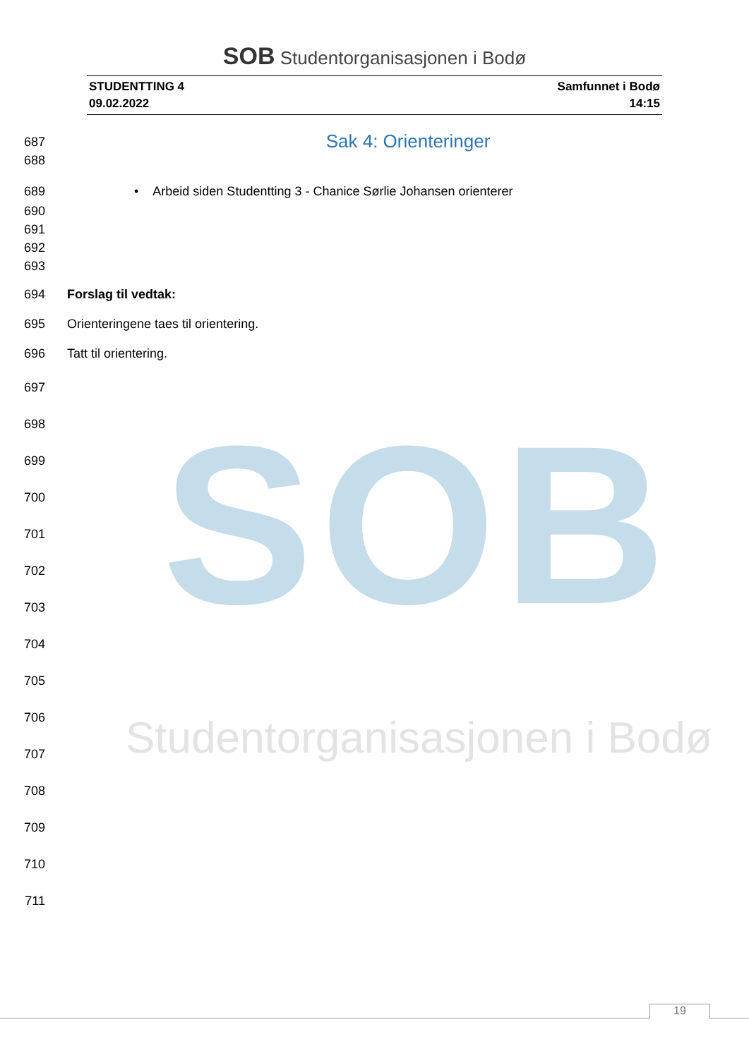SOB
Studentorganisasjonen i Bodø
SOB Studentorganisasjonen i Bodø
STUDENTTING 4
09.02.2022
Samfunnet i Bodø
14:15
687
Sak 4: Orienteringer
688
689 • Arbeid siden Studentting 3 - Chanice Sørlie Johansen orienterer
690
691
692
693
694 Forslag til vedtak:
695 Orienteringene taes til orientering.
696 Tatt til orientering.
697
698
699
700
701
702
703
704
705
706
707
708
709
710
711
19